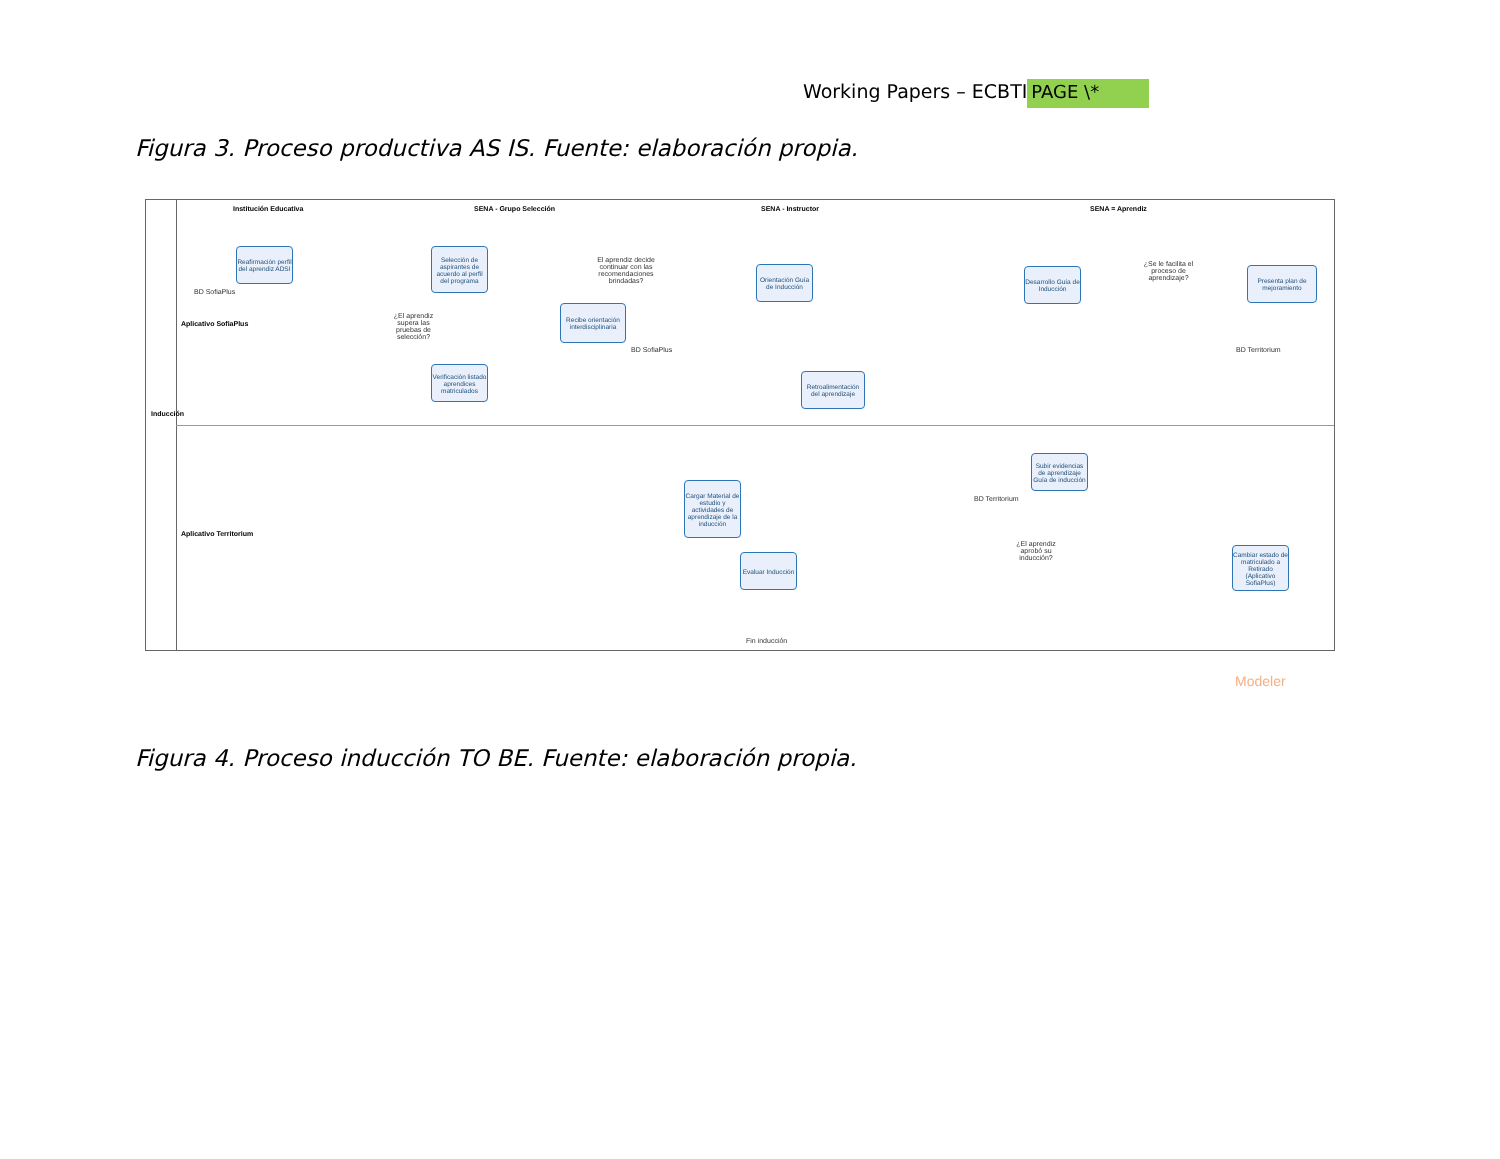Working Papers – ECBTI PAGE \*
Figura 3. Proceso productiva AS IS. Fuente: elaboración propia.
Institución Educativa SENA - Grupo Selección SENA - Instructor SENA = Aprendiz
Inducción
Aplicativo SofiaPlus
Aplicativo Territorium
Reafirmación perfil del aprendiz ADSI
BD SofiaPlus
Selección de aspirantes de acuerdo al perfil del programa
El aprendiz decide continuar con las recomendaciones brindadas?
¿El aprendiz supera las pruebas de selección?
Recibe orientación interdisciplinaria
BD SofiaPlus
Verificación listado aprendices matriculados
Orientación Guía de Inducción
Retroalimentación del aprendizaje
Desarrollo Guía de Inducción
¿Se le facilita el proceso de aprendizaje?
Presenta plan de mejoramiento
BD Territorium
Subir evidencias de aprendizaje Guía de inducción
BD Territorium
Cargar Material de estudio y actividades de aprendizaje de la inducción
¿El aprendiz aprobó su inducción?
Evaluar Inducción
Cambiar estado de matriculado a Retirado (Aplicativo SofiaPlus)
Fin inducción
Modeler
Figura 4. Proceso inducción TO BE. Fuente: elaboración propia.